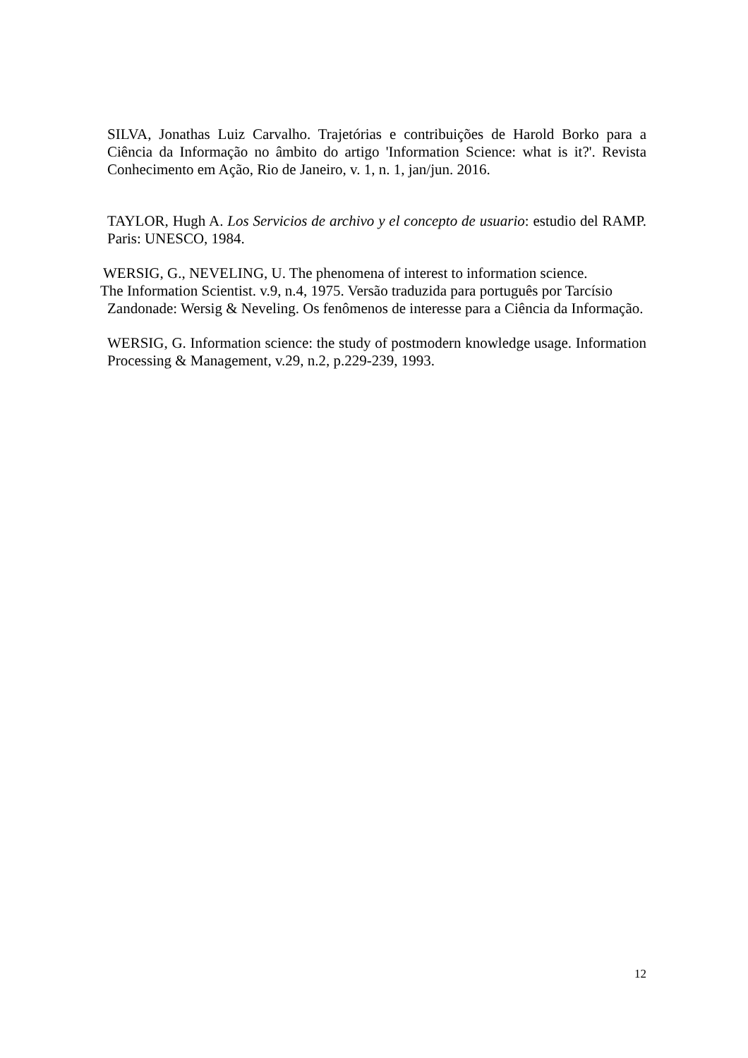SILVA, Jonathas Luiz Carvalho. Trajetórias e contribuições de Harold Borko para a Ciência da Informação no âmbito do artigo 'Information Science: what is it?'. Revista Conhecimento em Ação, Rio de Janeiro, v. 1, n. 1, jan/jun. 2016.
TAYLOR, Hugh A. Los Servicios de archivo y el concepto de usuario: estudio del RAMP. Paris: UNESCO, 1984.
WERSIG, G., NEVELING, U. The phenomena of interest to information science.
The Information Scientist. v.9, n.4, 1975. Versão traduzida para português por Tarcísio
Zandonade: Wersig & Neveling. Os fenômenos de interesse para a Ciência da Informação.
WERSIG, G. Information science: the study of postmodern knowledge usage. Information Processing & Management, v.29, n.2, p.229-239, 1993.
12